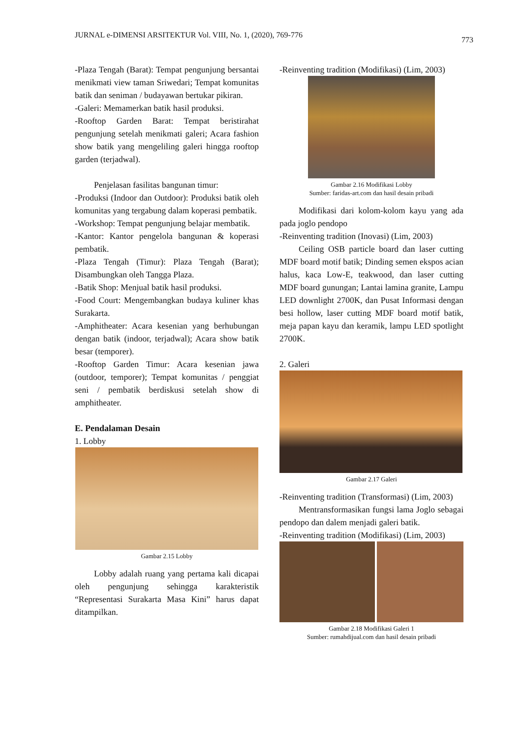JURNAL e-DIMENSI ARSITEKTUR Vol. VIII, No. 1, (2020), 769-776 773
-Plaza Tengah (Barat): Tempat pengunjung bersantai menikmati view taman Sriwedari; Tempat komunitas batik dan seniman / budayawan bertukar pikiran.
-Galeri: Memamerkan batik hasil produksi.
-Rooftop Garden Barat: Tempat beristirahat pengunjung setelah menikmati galeri; Acara fashion show batik yang mengeliling galeri hingga rooftop garden (terjadwal).
Penjelasan fasilitas bangunan timur:
-Produksi (Indoor dan Outdoor): Produksi batik oleh komunitas yang tergabung dalam koperasi pembatik.
-Workshop: Tempat pengunjung belajar membatik.
-Kantor: Kantor pengelola bangunan & koperasi pembatik.
-Plaza Tengah (Timur): Plaza Tengah (Barat); Disambungkan oleh Tangga Plaza.
-Batik Shop: Menjual batik hasil produksi.
-Food Court: Mengembangkan budaya kuliner khas Surakarta.
-Amphitheater: Acara kesenian yang berhubungan dengan batik (indoor, terjadwal); Acara show batik besar (temporer).
-Rooftop Garden Timur: Acara kesenian jawa (outdoor, temporer); Tempat komunitas / penggiat seni / pembatik berdiskusi setelah show di amphitheater.
E. Pendalaman Desain
1. Lobby
Gambar 2.15 Lobby
Lobby adalah ruang yang pertama kali dicapai oleh pengunjung sehingga karakteristik “Representasi Surakarta Masa Kini” harus dapat ditampilkan.
-Reinventing tradition (Modifikasi) (Lim, 2003)
Gambar 2.16 Modifikasi Lobby
Sumber: faridas-art.com dan hasil desain pribadi
Modifikasi dari kolom-kolom kayu yang ada pada joglo pendopo
-Reinventing tradition (Inovasi) (Lim, 2003)
Ceiling OSB particle board dan laser cutting MDF board motif batik; Dinding semen ekspos acian halus, kaca Low-E, teakwood, dan laser cutting MDF board gunungan; Lantai lamina granite, Lampu LED downlight 2700K, dan Pusat Informasi dengan besi hollow, laser cutting MDF board motif batik, meja papan kayu dan keramik, lampu LED spotlight 2700K.
2. Galeri
Gambar 2.17 Galeri
-Reinventing tradition (Transformasi) (Lim, 2003)
Mentransformasikan fungsi lama Joglo sebagai pendopo dan dalem menjadi galeri batik.
-Reinventing tradition (Modifikasi) (Lim, 2003)
Gambar 2.18 Modifikasi Galeri 1
Sumber: rumahdijual.com dan hasil desain pribadi